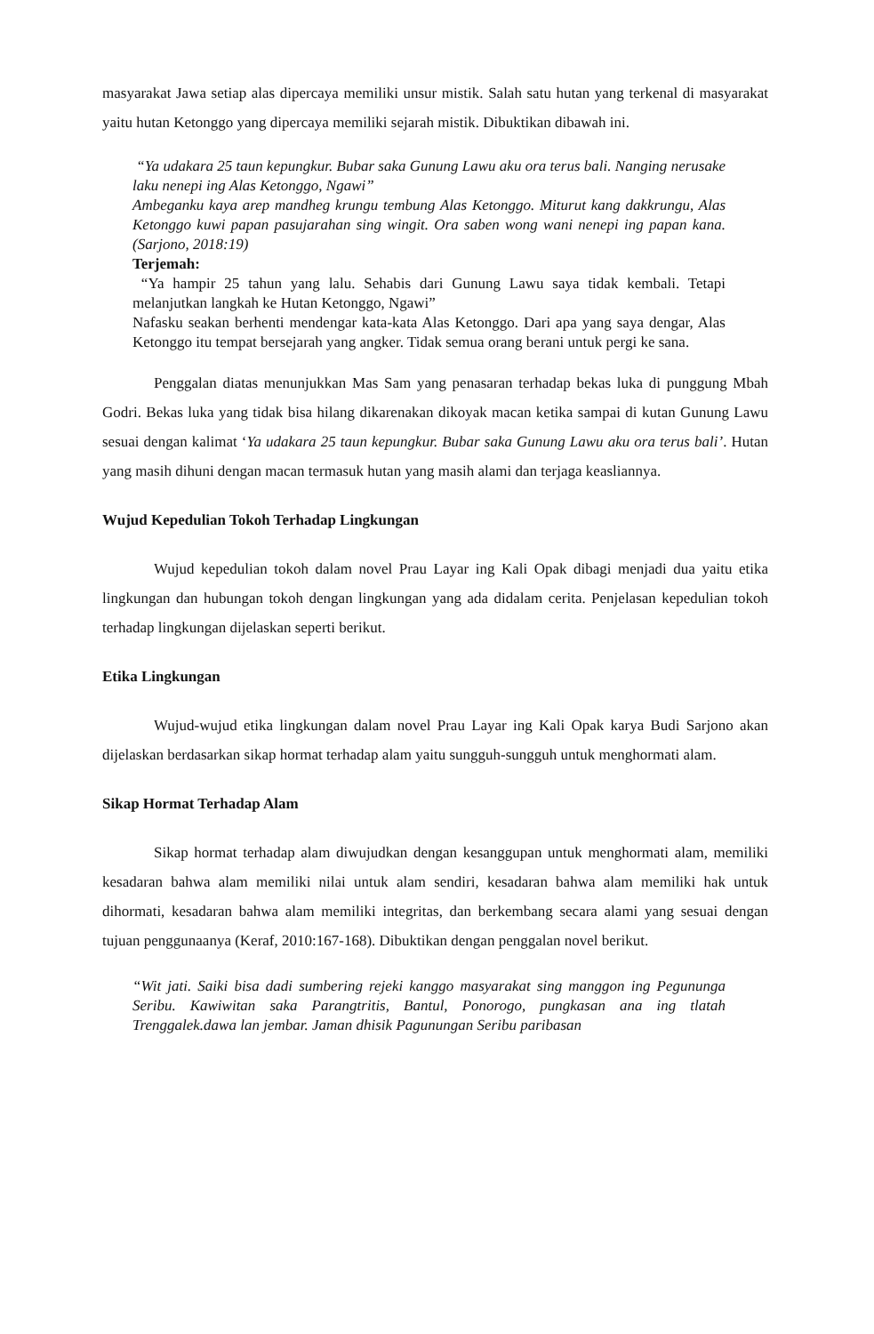masyarakat Jawa setiap alas dipercaya memiliki unsur mistik. Salah satu hutan yang terkenal di masyarakat yaitu hutan Ketonggo yang dipercaya memiliki sejarah mistik. Dibuktikan dibawah ini.
“Ya udakara 25 taun kepungkur. Bubar saka Gunung Lawu aku ora terus bali. Nanging nerusake laku nenepi ing Alas Ketonggo, Ngawi”
Ambeganku kaya arep mandheg krungu tembung Alas Ketonggo. Miturut kang dakkrungu, Alas Ketonggo kuwi papan pasujarahan sing wingit. Ora saben wong wani nenepi ing papan kana. (Sarjono, 2018:19)
Terjemah:
“Ya hampir 25 tahun yang lalu. Sehabis dari Gunung Lawu saya tidak kembali. Tetapi melanjutkan langkah ke Hutan Ketonggo, Ngawi”
Nafasku seakan berhenti mendengar kata-kata Alas Ketonggo. Dari apa yang saya dengar, Alas Ketonggo itu tempat bersejarah yang angker. Tidak semua orang berani untuk pergi ke sana.
Penggalan diatas menunjukkan Mas Sam yang penasaran terhadap bekas luka di punggung Mbah Godri. Bekas luka yang tidak bisa hilang dikarenakan dikoyak macan ketika sampai di kutan Gunung Lawu sesuai dengan kalimat ‘Ya udakara 25 taun kepungkur. Bubar saka Gunung Lawu aku ora terus bali’. Hutan yang masih dihuni dengan macan termasuk hutan yang masih alami dan terjaga keasliannya.
Wujud Kepedulian Tokoh Terhadap Lingkungan
Wujud kepedulian tokoh dalam novel Prau Layar ing Kali Opak dibagi menjadi dua yaitu etika lingkungan dan hubungan tokoh dengan lingkungan yang ada didalam cerita. Penjelasan kepedulian tokoh terhadap lingkungan dijelaskan seperti berikut.
Etika Lingkungan
Wujud-wujud etika lingkungan dalam novel Prau Layar ing Kali Opak karya Budi Sarjono akan dijelaskan berdasarkan sikap hormat terhadap alam yaitu sungguh-sungguh untuk menghormati alam.
Sikap Hormat Terhadap Alam
Sikap hormat terhadap alam diwujudkan dengan kesanggupan untuk menghormati alam, memiliki kesadaran bahwa alam memiliki nilai untuk alam sendiri, kesadaran bahwa alam memiliki hak untuk dihormati, kesadaran bahwa alam memiliki integritas, dan berkembang secara alami yang sesuai dengan tujuan penggunaanya (Keraf, 2010:167-168). Dibuktikan dengan penggalan novel berikut.
“Wit jati. Saiki bisa dadi sumbering rejeki kanggo masyarakat sing manggon ing Pegununga Seribu. Kawiwitan saka Parangtritis, Bantul, Ponorogo, pungkasan ana ing tlatah Trenggalek.dawa lan jembar. Jaman dhisik Pagunungan Seribu paribasan